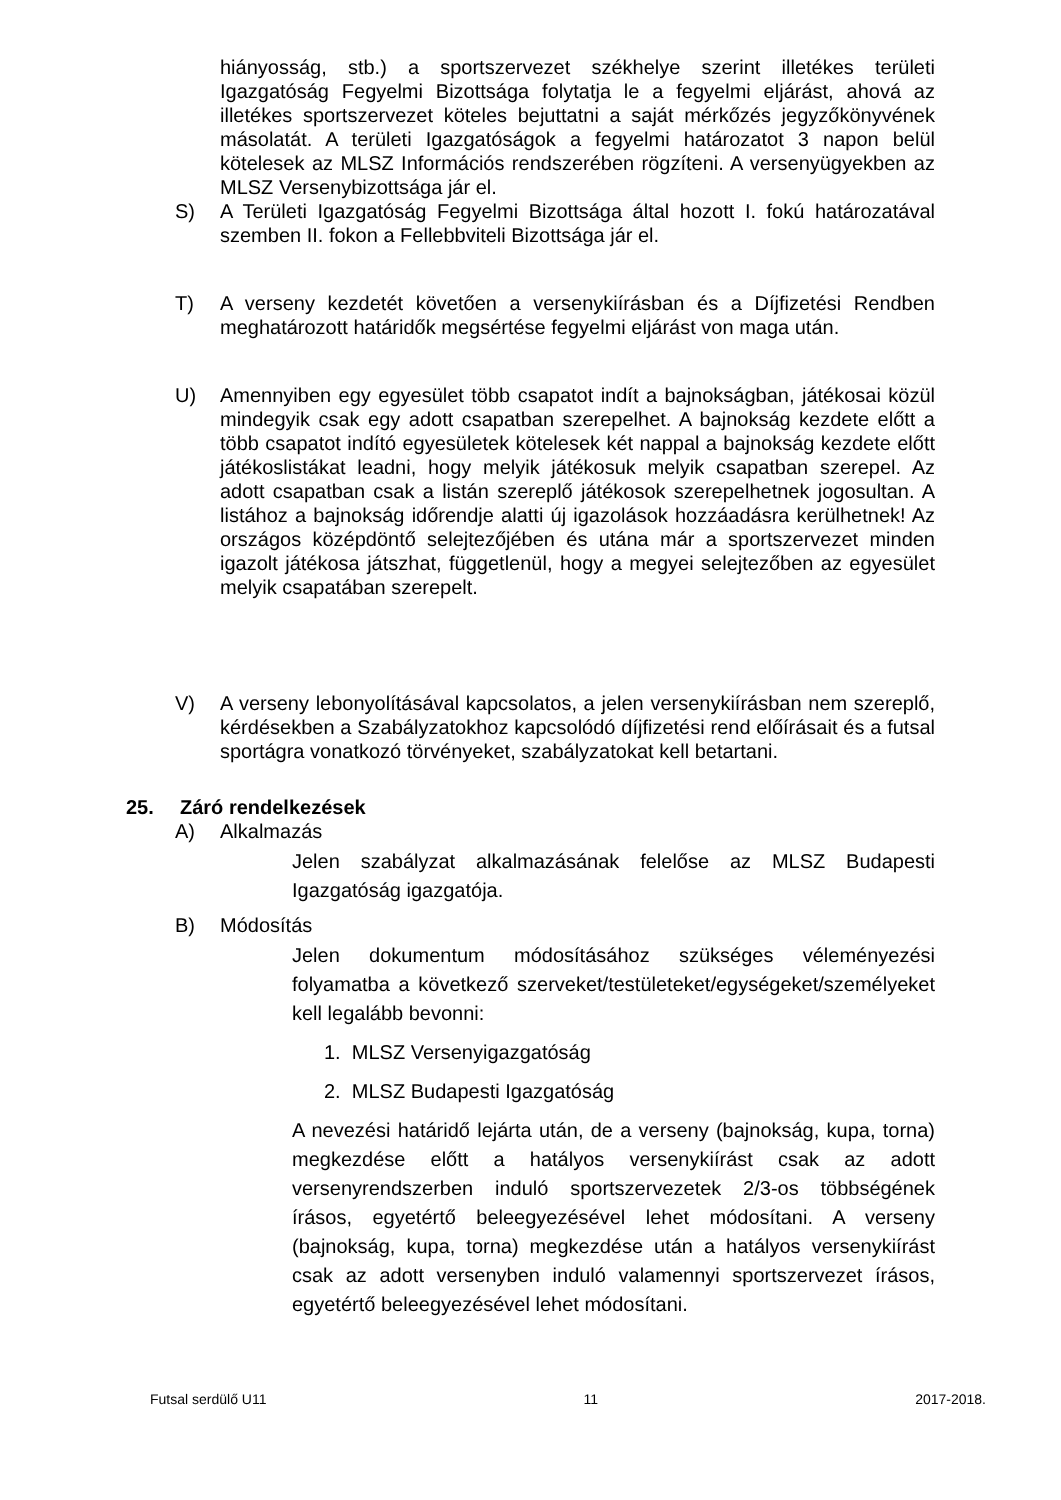hiányosság, stb.) a sportszervezet székhelye szerint illetékes területi Igazgatóság Fegyelmi Bizottsága folytatja le a fegyelmi eljárást, ahová az illetékes sportszervezet köteles bejuttatni a saját mérkőzés jegyzőkönyvének másolatát. A területi Igazgatóságok a fegyelmi határozatot 3 napon belül kötelesek az MLSZ Információs rendszerében rögzíteni. A versenyügyekben az MLSZ Versenybizottsága jár el.
S) A Területi Igazgatóság Fegyelmi Bizottsága által hozott I. fokú határozatával szemben II. fokon a Fellebbviteli Bizottsága jár el.
T) A verseny kezdetét követően a versenykiírásban és a Díjfizetési Rendben meghatározott határidők megsértése fegyelmi eljárást von maga után.
U) Amennyiben egy egyesület több csapatot indít a bajnokságban, játékosai közül mindegyik csak egy adott csapatban szerepelhet. A bajnokság kezdete előtt a több csapatot indító egyesületek kötelesek két nappal a bajnokság kezdete előtt játékoslistákat leadni, hogy melyik játékosuk melyik csapatban szerepel. Az adott csapatban csak a listán szereplő játékosok szerepelhetnek jogosultan. A listához a bajnokság időrendje alatti új igazolások hozzáadásra kerülhetnek! Az országos középdöntő selejtezőjében és utána már a sportszervezet minden igazolt játékosa játszhat, függetlenül, hogy a megyei selejtezőben az egyesület melyik csapatában szerepelt.
V) A verseny lebonyolításával kapcsolatos, a jelen versenykiírásban nem szereplő, kérdésekben a Szabályzatokhoz kapcsolódó díjfizetési rend előírásait és a futsal sportágra vonatkozó törvényeket, szabályzatokat kell betartani.
25. Záró rendelkezések
A) Alkalmazás
Jelen szabályzat alkalmazásának felelőse az MLSZ Budapesti Igazgatóság igazgatója.
B) Módosítás
Jelen dokumentum módosításához szükséges véleményezési folyamatba a következő szerveket/testületeket/egységeket/személyeket kell legalább bevonni:
1. MLSZ Versenyigazgatóság
2. MLSZ Budapesti Igazgatóság
A nevezési határidő lejárta után, de a verseny (bajnokság, kupa, torna) megkezdése előtt a hatályos versenykiírást csak az adott versenyrendszerben induló sportszervezetek 2/3-os többségének írásos, egyetértő beleegyezésével lehet módosítani. A verseny (bajnokság, kupa, torna) megkezdése után a hatályos versenykiírást csak az adott versenyben induló valamennyi sportszervezet írásos, egyetértő beleegyezésével lehet módosítani.
Futsal serdülő U11 11 2017-2018.